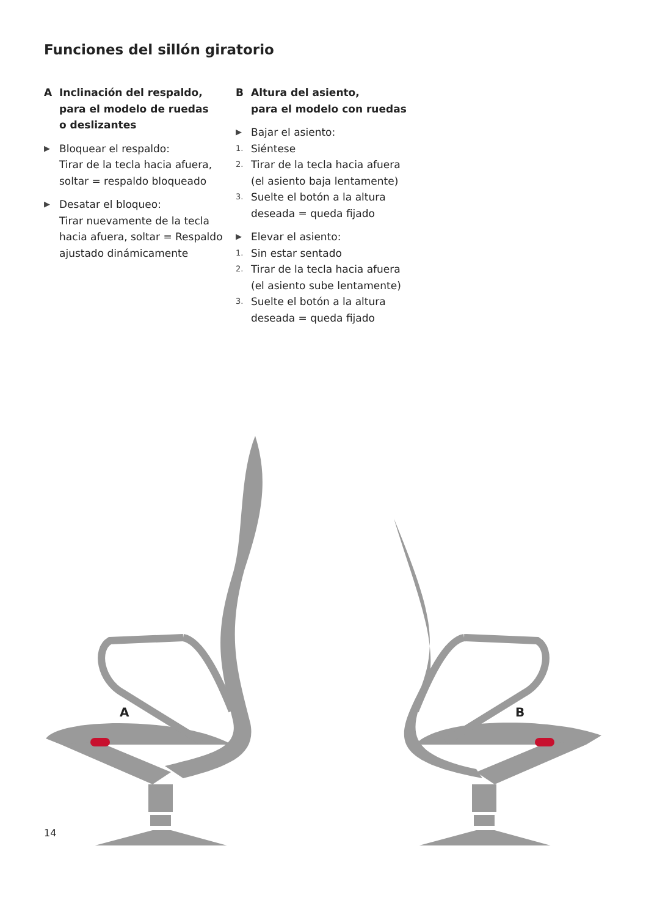Funciones del sillón giratorio
A Inclinación del respaldo,
para el modelo de ruedas
o deslizantes
▶
Bloquear el respaldo:
Tirar de la tecla hacia afuera,
soltar = respaldo bloqueado
▶
Desatar el bloqueo:
Tirar nuevamente de la tecla
hacia afuera, soltar = Respaldo
ajustado dinámicamente
B Altura del asiento,
para el modelo con ruedas
▶
Bajar el asiento:
1.
Siéntese
2.
Tirar de la tecla hacia afuera
(el asiento baja lentamente)
3.
Suelte el botón a la altura
deseada = queda fijado
▶
Elevar el asiento:
1.
Sin estar sentado
2.
Tirar de la tecla hacia afuera
(el asiento sube lentamente)
3.
Suelte el botón a la altura
deseada = queda fijado
A B
14